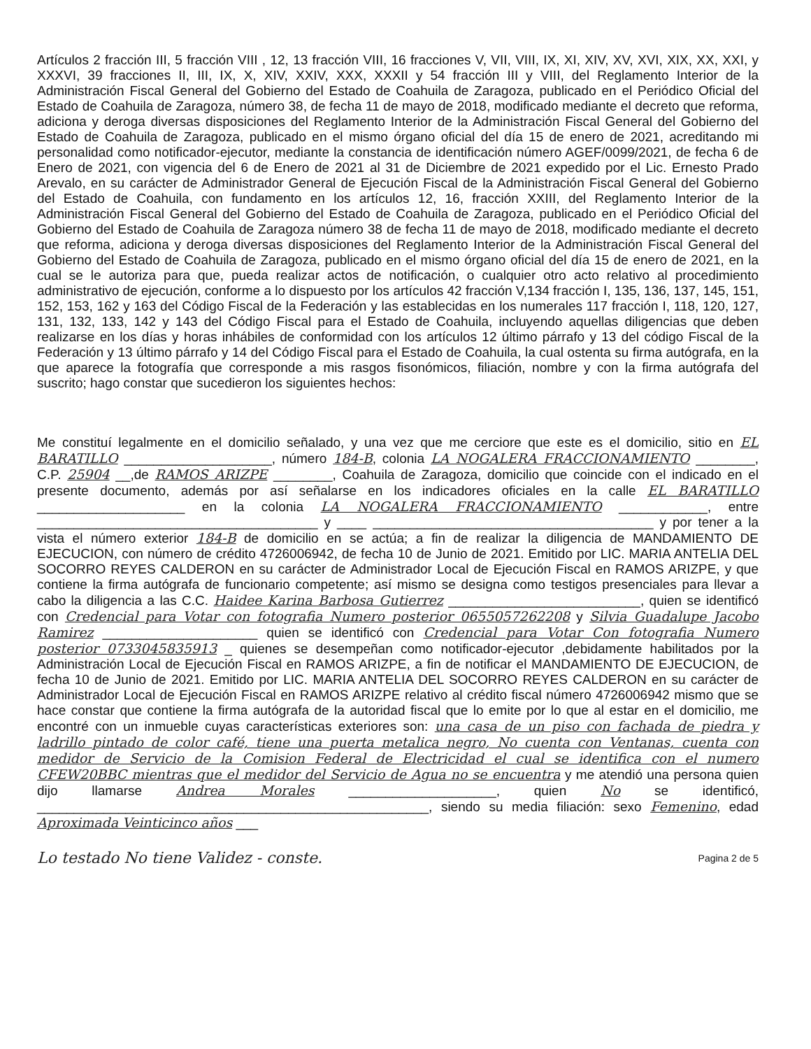Artículos 2 fracción III, 5 fracción VIII , 12, 13 fracción VIII, 16 fracciones V, VII, VIII, IX, XI, XIV, XV, XVI, XIX, XX, XXI, y XXXVI, 39 fracciones II, III, IX, X, XIV, XXIV, XXX, XXXII y 54 fracción III y VIII, del Reglamento Interior de la Administración Fiscal General del Gobierno del Estado de Coahuila de Zaragoza, publicado en el Periódico Oficial del Estado de Coahuila de Zaragoza, número 38, de fecha 11 de mayo de 2018, modificado mediante el decreto que reforma, adiciona y deroga diversas disposiciones del Reglamento Interior de la Administración Fiscal General del Gobierno del Estado de Coahuila de Zaragoza, publicado en el mismo órgano oficial del día 15 de enero de 2021, acreditando mi personalidad como notificador-ejecutor, mediante la constancia de identificación número AGEF/0099/2021, de fecha 6 de Enero de 2021, con vigencia del 6 de Enero de 2021 al 31 de Diciembre de 2021 expedido por el Lic. Ernesto Prado Arevalo, en su carácter de Administrador General de Ejecución Fiscal de la Administración Fiscal General del Gobierno del Estado de Coahuila, con fundamento en los artículos 12, 16, fracción XXIII, del Reglamento Interior de la Administración Fiscal General del Gobierno del Estado de Coahuila de Zaragoza, publicado en el Periódico Oficial del Gobierno del Estado de Coahuila de Zaragoza número 38 de fecha 11 de mayo de 2018, modificado mediante el decreto que reforma, adiciona y deroga diversas disposiciones del Reglamento Interior de la Administración Fiscal General del Gobierno del Estado de Coahuila de Zaragoza, publicado en el mismo órgano oficial del día 15 de enero de 2021, en la cual se le autoriza para que, pueda realizar actos de notificación, o cualquier otro acto relativo al procedimiento administrativo de ejecución, conforme a lo dispuesto por los artículos 42 fracción V,134 fracción I, 135, 136, 137, 145, 151, 152, 153, 162 y 163 del Código Fiscal de la Federación y las establecidas en los numerales 117 fracción I, 118, 120, 127, 131, 132, 133, 142 y 143 del Código Fiscal para el Estado de Coahuila, incluyendo aquellas diligencias que deben realizarse en los días y horas inhábiles de conformidad con los artículos 12 último párrafo y 13 del código Fiscal de la Federación y 13 último párrafo y 14 del Código Fiscal para el Estado de Coahuila, la cual ostenta su firma autógrafa, en la que aparece la fotografía que corresponde a mis rasgos fisonómicos, filiación, nombre y con la firma autógrafa del suscrito; hago constar que sucedieron los siguientes hechos:
Me constituí legalmente en el domicilio señalado, y una vez que me cerciore que este es el domicilio, sitio en EL BARATILLO ____________________, número 184-B, colonia LA NOGALERA FRACCIONAMIENTO ________, C.P. 25904 __,de RAMOS ARIZPE ________, Coahuila de Zaragoza, domicilio que coincide con el indicado en el presente documento, además por así señalarse en los indicadores oficiales en la calle EL BARATILLO ____________________ en la colonia LA NOGALERA FRACCIONAMIENTO ____________, entre ______________________________________ y ____ ______________________________________ y por tener a la vista el número exterior 184-B de domicilio en se actúa; a fin de realizar la diligencia de MANDAMIENTO DE EJECUCION, con número de crédito 4726006942, de fecha 10 de Junio de 2021. Emitido por LIC. MARIA ANTELIA DEL SOCORRO REYES CALDERON en su carácter de Administrador Local de Ejecución Fiscal en RAMOS ARIZPE, y que contiene la firma autógrafa de funcionario competente; así mismo se designa como testigos presenciales para llevar a cabo la diligencia a las C.C. Haidee Karina Barbosa Gutierrez __________________________, quien se identificó con Credencial para Votar con fotografia Numero posterior 0655057262208 y Silvia Guadalupe Jacobo Ramirez _____________________ quien se identificó con Credencial para Votar Con fotografia Numero posterior 0733045835913 _ quienes se desempeñan como notificador-ejecutor ,debidamente habilitados por la Administración Local de Ejecución Fiscal en RAMOS ARIZPE, a fin de notificar el MANDAMIENTO DE EJECUCION, de fecha 10 de Junio de 2021. Emitido por LIC. MARIA ANTELIA DEL SOCORRO REYES CALDERON en su carácter de Administrador Local de Ejecución Fiscal en RAMOS ARIZPE relativo al crédito fiscal número 4726006942 mismo que se hace constar que contiene la firma autógrafa de la autoridad fiscal que lo emite por lo que al estar en el domicilio, me encontré con un inmueble cuyas características exteriores son: una casa de un piso con fachada de piedra y ladrillo pintado de color café, tiene una puerta metalica negro, No cuenta con Ventanas, cuenta con medidor de Servicio de la Comision Federal de Electricidad el cual se identifica con el numero CFEW20BBC mientras que el medidor del Servicio de Agua no se encuentra y me atendió una persona quien dijo llamarse Andrea Morales ____________________, quien No se identificó, _____________________________________________________, siendo su media filiación: sexo Femenino, edad Aproximada Veinticinco años ___
Lo testado No tiene Validez - conste. Pagina 2 de 5